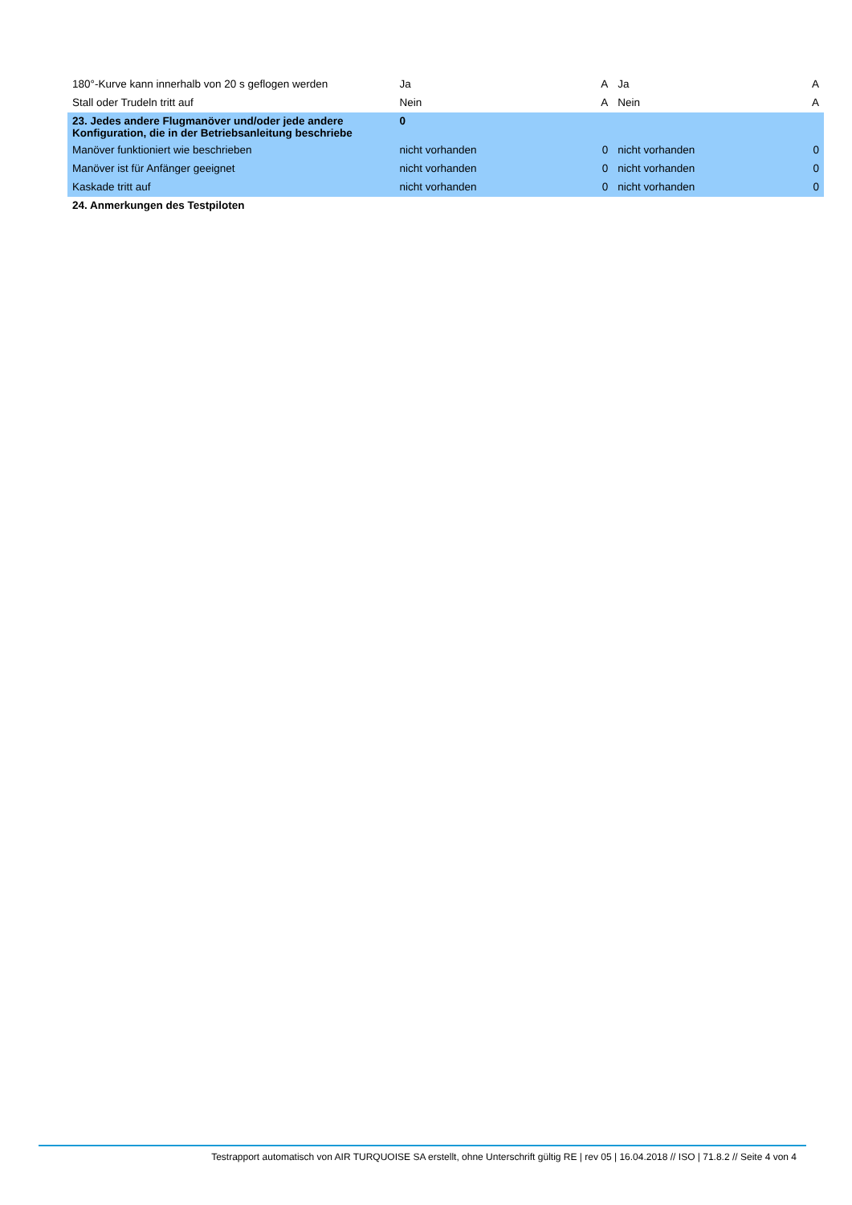| 180°-Kurve kann innerhalb von 20 s geflogen werden | Ja | A | Ja | A |
| Stall oder Trudeln tritt auf | Nein | A | Nein | A |
| 23. Jedes andere Flugmanöver und/oder jede andere Konfiguration, die in der Betriebsanleitung beschriebe | 0 | | | |
| Manöver funktioniert wie beschrieben | nicht vorhanden | 0 | nicht vorhanden | 0 |
| Manöver ist für Anfänger geeignet | nicht vorhanden | 0 | nicht vorhanden | 0 |
| Kaskade tritt auf | nicht vorhanden | 0 | nicht vorhanden | 0 |
| 24. Anmerkungen des Testpiloten | | | | |
Testrapport automatisch von AIR TURQUOISE SA erstellt, ohne Unterschrift gültig RE | rev 05 | 16.04.2018 // ISO | 71.8.2 // Seite 4 von 4